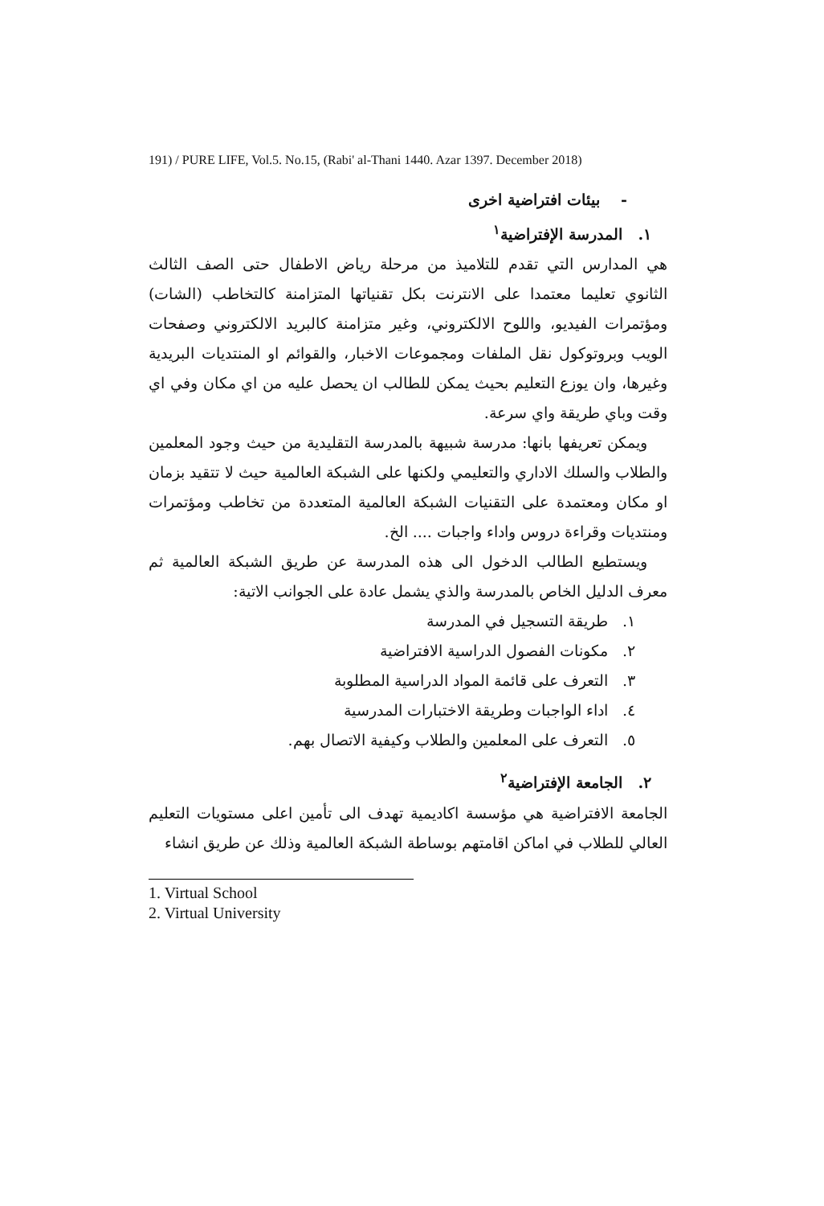191) / PURE LIFE, Vol.5. No.15, (Rabi' al-Thani 1440. Azar 1397. December 2018)
- بيئات افتراضية اخرى
١. المدرسة الإفتراضية<sup>١</sup>
هي المدارس التي تقدم للتلاميذ من مرحلة رياض الاطفال حتى الصف الثالث الثانوي تعليما معتمدا على الانترنت بكل تقنياتها المتزامنة كالتخاطب (الشات) ومؤتمرات الفيديو، واللوح الالكتروني، وغير متزامنة كالبريد الالكتروني وصفحات الويب وبروتوكول نقل الملفات ومجموعات الاخبار، والقوائم او المنتديات البريدية وغيرها، وان يوزع التعليم بحيث يمكن للطالب ان يحصل عليه من اي مكان وفي اي وقت وباي طريقة واي سرعة.
ويمكن تعريفها بانها: مدرسة شبيهة بالمدرسة التقليدية من حيث وجود المعلمين والطلاب والسلك الاداري والتعليمي ولكنها على الشبكة العالمية حيث لا تتقيد بزمان او مكان ومعتمدة على التقنيات الشبكة العالمية المتعددة من تخاطب ومؤتمرات ومنتديات وقراءة دروس واداء واجبات .... الخ.
ويستطيع الطالب الدخول الى هذه المدرسة عن طريق الشبكة العالمية ثم معرف الدليل الخاص بالمدرسة والذي يشمل عادة على الجوانب الاتية:
١. طريقة التسجيل في المدرسة
٢. مكونات الفصول الدراسية الافتراضية
٣. التعرف على قائمة المواد الدراسية المطلوبة
٤. اداء الواجبات وطريقة الاختبارات المدرسية
٥. التعرف على المعلمين والطلاب وكيفية الاتصال بهم.
٢. الجامعة الإفتراضية<sup>٢</sup>
الجامعة الافتراضية هي مؤسسة اكاديمية تهدف الى تأمين اعلى مستويات التعليم العالي للطلاب في اماكن اقامتهم بوساطة الشبكة العالمية وذلك عن طريق انشاء
1. Virtual School
2. Virtual University